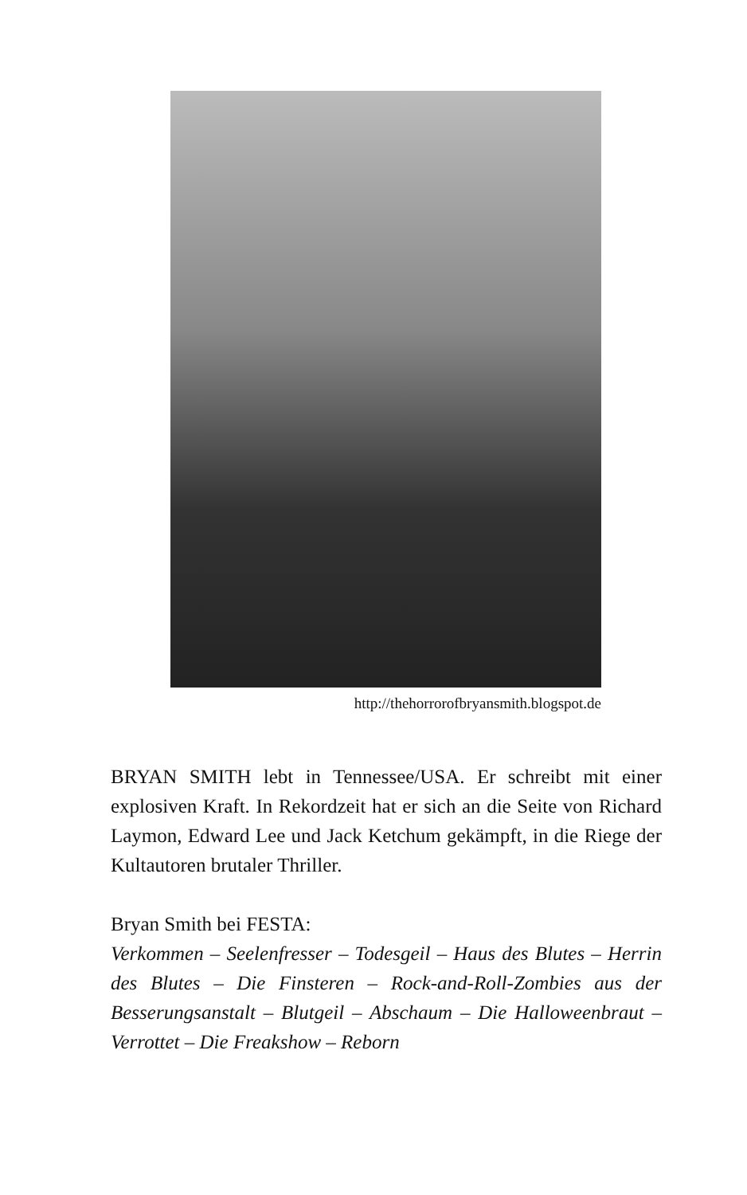http://thehorrorofbryansmith.blogspot.de
BRYAN SMITH lebt in Tennessee/USA. Er schreibt mit einer explosiven Kraft. In Rekordzeit hat er sich an die Seite von Richard Laymon, Edward Lee und Jack Ketchum gekämpft, in die Riege der Kultautoren brutaler Thriller.
Bryan Smith bei FESTA:
Verkommen – Seelenfresser – Todesgeil – Haus des Blutes – Herrin des Blutes – Die Finsteren – Rock-and-Roll-Zombies aus der Besserungsanstalt – Blutgeil – Abschaum – Die Halloweenbraut – Verrottet – Die Freakshow – Reborn